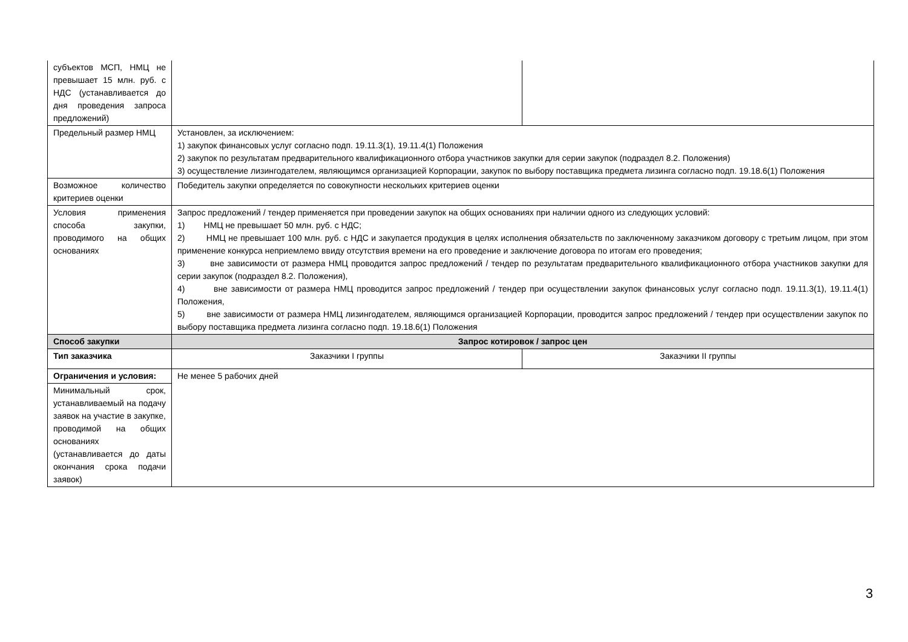| субъектов МСП, НМЦ не превышает 15 млн. руб. с НДС (устанавливается до дня проведения запроса предложений) | | |
| Предельный размер НМЦ | Установлен, за исключением: 1) закупок финансовых услуг согласно подп. 19.11.3(1), 19.11.4(1) Положения 2) закупок по результатам предварительного квалификационного отбора участников закупки для серии закупок (подраздел 8.2. Положения) 3) осуществление лизингодателем, являющимся организацией Корпорации, закупок по выбору поставщика предмета лизинга согласно подп. 19.18.6(1) Положения | |
| Возможное количество критериев оценки | Победитель закупки определяется по совокупности нескольких критериев оценки | |
| Условия применения способа закупки, проводимого на общих основаниях | Запрос предложений / тендер применяется при проведении закупок на общих основаниях при наличии одного из следующих условий: 1) НМЦ не превышает 50 млн. руб. с НДС; 2) НМЦ не превышает 100 млн. руб. с НДС и закупается продукция в целях исполнения обязательств по заключенному заказчиком договору с третьим лицом, при этом применение конкурса неприемлемо ввиду отсутствия времени на его проведение и заключение договора по итогам его проведения; 3) вне зависимости от размера НМЦ проводится запрос предложений / тендер по результатам предварительного квалификационного отбора участников закупки для серии закупок (подраздел 8.2. Положения), 4) вне зависимости от размера НМЦ проводится запрос предложений / тендер при осуществлении закупок финансовых услуг согласно подп. 19.11.3(1), 19.11.4(1) Положения, 5) вне зависимости от размера НМЦ лизингодателем, являющимся организацией Корпорации, проводится запрос предложений / тендер при осуществлении закупок по выбору поставщика предмета лизинга согласно подп. 19.18.6(1) Положения | |
| Способ закупки | Запрос котировок / запрос цен | |
| Тип заказчика | Заказчики I группы | Заказчики II группы |
| Ограничения и условия: | Не менее 5 рабочих дней | |
| Минимальный срок, устанавливаемый на подачу заявок на участие в закупке, проводимой на общих основаниях (устанавливается до даты окончания срока подачи заявок) | | |
3